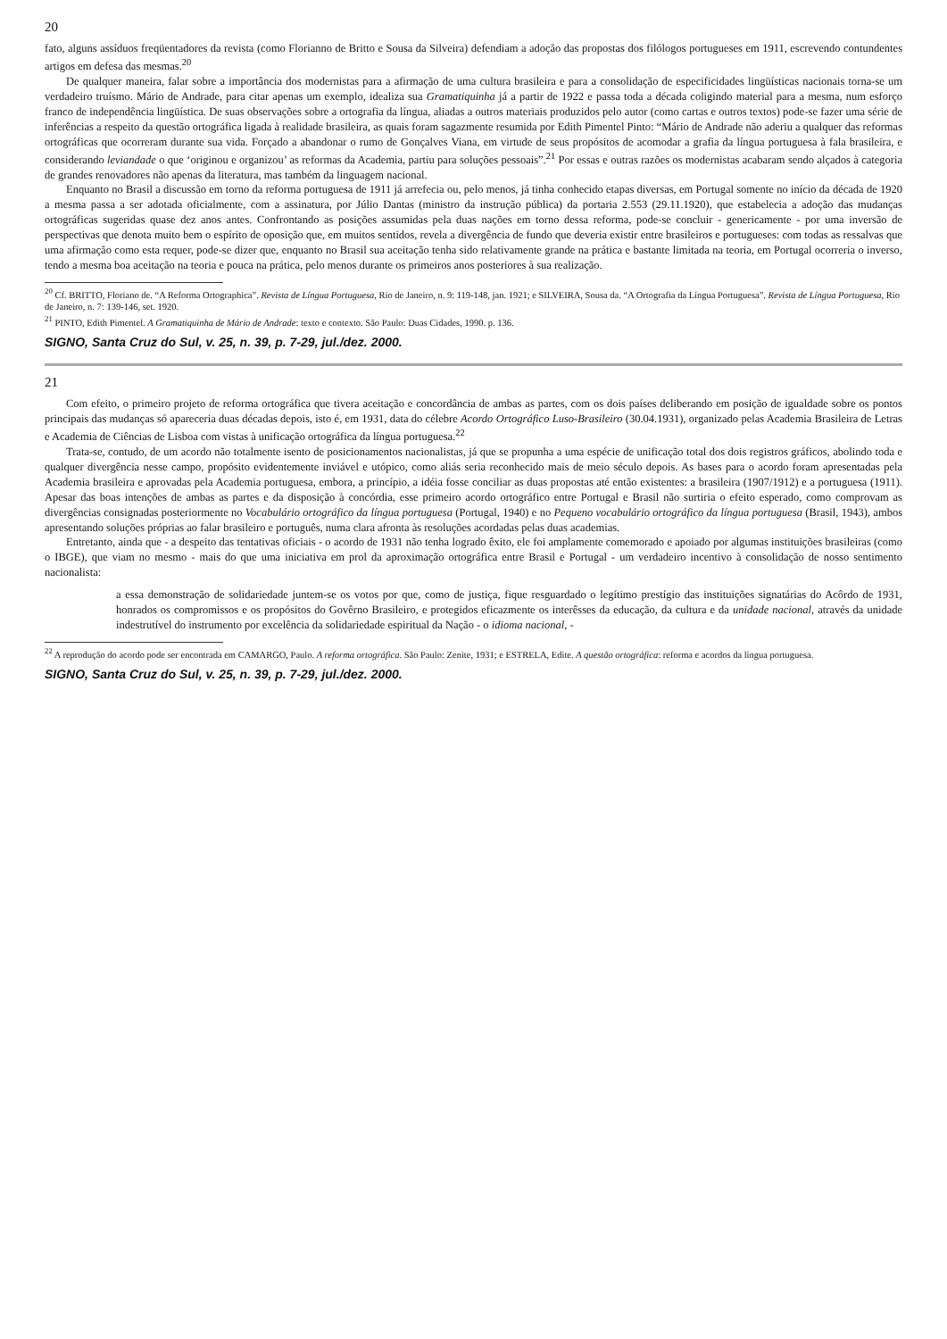20
fato, alguns assíduos freqüentadores da revista (como Florianno de Britto e Sousa da Silveira) defendiam a adoção das propostas dos filólogos portugueses em 1911, escrevendo contundentes artigos em defesa das mesmas.<sup>20</sup>
De qualquer maneira, falar sobre a importância dos modernistas para a afirmação de uma cultura brasileira e para a consolidação de especificidades lingüísticas nacionais torna-se um verdadeiro truísmo. Mário de Andrade, para citar apenas um exemplo, idealiza sua Gramatiquinha já a partir de 1922 e passa toda a década coligindo material para a mesma, num esforço franco de independência lingüística. De suas observações sobre a ortografia da língua, aliadas a outros materiais produzidos pelo autor (como cartas e outros textos) pode-se fazer uma série de inferências a respeito da questão ortográfica ligada à realidade brasileira, as quais foram sagazmente resumida por Edith Pimentel Pinto: “Mário de Andrade não aderiu a qualquer das reformas ortográficas que ocorreram durante sua vida. Forçado a abandonar o rumo de Gonçalves Viana, em virtude de seus propósitos de acomodar a grafia da língua portuguesa à fala brasileira, e considerando leviandade o que ‘originou e organizou’ as reformas da Academia, partiu para soluções pessoais”.<sup>21</sup> Por essas e outras razões os modernistas acabaram sendo alçados à categoria de grandes renovadores não apenas da literatura, mas também da linguagem nacional.
Enquanto no Brasil a discussão em torno da reforma portuguesa de 1911 já arrefecia ou, pelo menos, já tinha conhecido etapas diversas, em Portugal somente no início da década de 1920 a mesma passa a ser adotada oficialmente, com a assinatura, por Júlio Dantas (ministro da instrução pública) da portaria 2.553 (29.11.1920), que estabelecia a adoção das mudanças ortográficas sugeridas quase dez anos antes. Confrontando as posições assumidas pela duas nações em torno dessa reforma, pode-se concluir - genericamente - por uma inversão de perspectivas que denota muito bem o espírito de oposição que, em muitos sentidos, revela a divergência de fundo que deveria existir entre brasileiros e portugueses: com todas as ressalvas que uma afirmação como esta requer, pode-se dizer que, enquanto no Brasil sua aceitação tenha sido relativamente grande na prática e bastante limitada na teoria, em Portugal ocorreria o inverso, tendo a mesma boa aceitação na teoria e pouca na prática, pelo menos durante os primeiros anos posteriores à sua realização.
<sup>20</sup> Cf. BRITTO, Floriano de. “A Reforma Ortographica”. Revista de Língua Portuguesa, Rio de Janeiro, n. 9: 119-148, jan. 1921; e SILVEIRA, Sousa da. “A Ortografia da Língua Portuguesa”. Revista de Língua Portuguesa, Rio de Janeiro, n. 7: 139-146, set. 1920.
<sup>21</sup> PINTO, Edith Pimentel. A Gramatiquinha de Mário de Andrade: texto e contexto. São Paulo: Duas Cidades, 1990. p. 136.
SIGNO, Santa Cruz do Sul, v. 25, n. 39, p. 7-29, jul./dez. 2000.
21
Com efeito, o primeiro projeto de reforma ortográfica que tivera aceitação e concordância de ambas as partes, com os dois países deliberando em posição de igualdade sobre os pontos principais das mudanças só apareceria duas décadas depois, isto é, em 1931, data do célebre Acordo Ortográfico Luso-Brasileiro (30.04.1931), organizado pelas Academia Brasileira de Letras e Academia de Ciências de Lisboa com vistas à unificação ortográfica da língua portuguesa.<sup>22</sup>
Trata-se, contudo, de um acordo não totalmente isento de posicionamentos nacionalistas, já que se propunha a uma espécie de unificação total dos dois registros gráficos, abolindo toda e qualquer divergência nesse campo, propósito evidentemente inviável e utópico, como aliás seria reconhecido mais de meio século depois. As bases para o acordo foram apresentadas pela Academia brasileira e aprovadas pela Academia portuguesa, embora, a princípio, a idéia fosse conciliar as duas propostas até então existentes: a brasileira (1907/1912) e a portuguesa (1911). Apesar das boas intenções de ambas as partes e da disposição à concórdia, esse primeiro acordo ortográfico entre Portugal e Brasil não surtiria o efeito esperado, como comprovam as divergências consignadas posteriormente no Vocabulário ortográfico da língua portuguesa (Portugal, 1940) e no Pequeno vocabulário ortográfico da língua portuguesa (Brasil, 1943), ambos apresentando soluções próprias ao falar brasileiro e português, numa clara afronta às resoluções acordadas pelas duas academias.
Entretanto, ainda que - a despeito das tentativas oficiais - o acordo de 1931 não tenha logrado êxito, ele foi amplamente comemorado e apoiado por algumas instituições brasileiras (como o IBGE), que viam no mesmo - mais do que uma iniciativa em prol da aproximação ortográfica entre Brasil e Portugal - um verdadeiro incentivo à consolidação de nosso sentimento nacionalista:
a essa demonstração de solidariedade juntem-se os votos por que, como de justiça, fique resguardado o legítimo prestígio das instituições signatárias do Acôrdo de 1931, honrados os compromissos e os propósitos do Govêrno Brasileiro, e protegidos eficazmente os interêsses da educação, da cultura e da unidade nacional, através da unidade indestrutível do instrumento por excelência da solidariedade espiritual da Nação - o idioma nacional, -
<sup>22</sup> A reprodução do acordo pode ser encontrada em CAMARGO, Paulo. A reforma ortográfica. São Paulo: Zenite, 1931; e ESTRELA, Edite. A questão ortográfica: reforma e acordos da língua portuguesa.
SIGNO, Santa Cruz do Sul, v. 25, n. 39, p. 7-29, jul./dez. 2000.